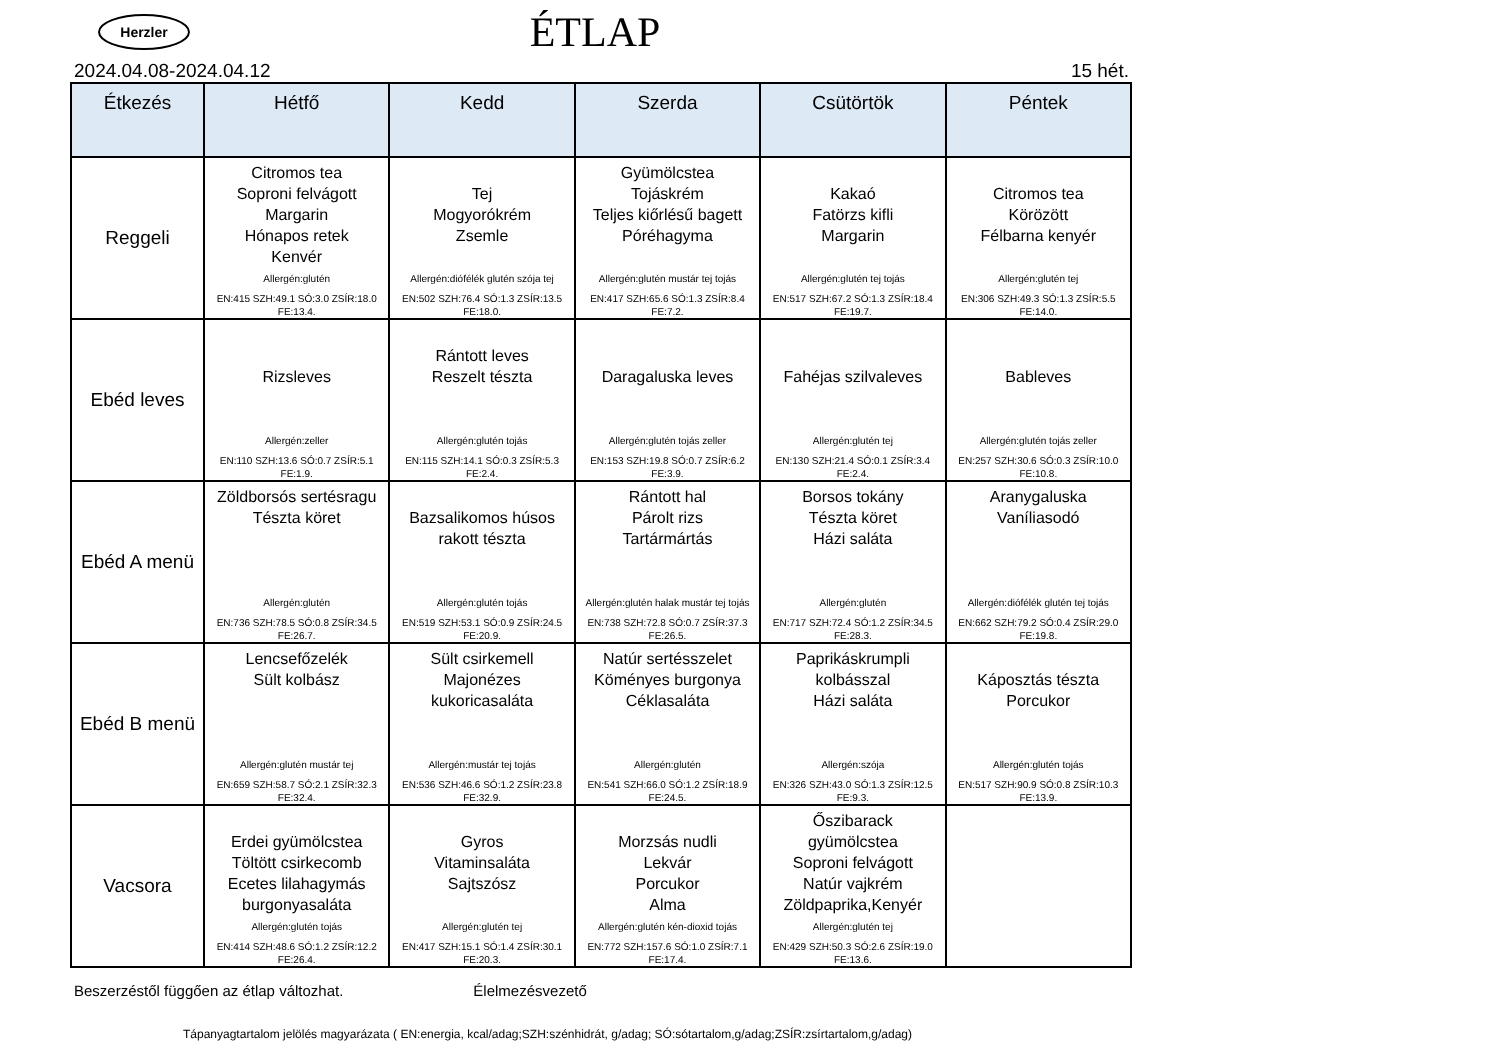Herzler
ÉTLAP
2024.04.08-2024.04.12 15 hét.
| Étkezés | Hétfő | Kedd | Szerda | Csütörtök | Péntek |
| --- | --- | --- | --- | --- | --- |
| Reggeli | Citromos tea Soproni felvágott Margarin Hónapos retek Kenvér Allergén:glutén EN:415 SZH:49.1 SÓ:3.0 ZSÍR:18.0 FE:13.4. | Tej Mogyorókrém Zsemle Allergén:diófélék glutén szója tej EN:502 SZH:76.4 SÓ:1.3 ZSÍR:13.5 FE:18.0. | Gyümölcstea Tojáskrém Teljes kiőrlésű bagett Póréhagyma Allergén:glutén mustár tej tojás EN:417 SZH:65.6 SÓ:1.3 ZSÍR:8.4 FE:7.2. | Kakaó Fatörzs kifli Margarin Allergén:glutén tej tojás EN:517 SZH:67.2 SÓ:1.3 ZSÍR:18.4 FE:19.7. | Citromos tea Körözött Félbarna kenyér Allergén:glutén tej EN:306 SZH:49.3 SÓ:1.3 ZSÍR:5.5 FE:14.0. |
| Ebéd leves | Rizsleves Allergén:zeller EN:110 SZH:13.6 SÓ:0.7 ZSÍR:5.1 FE:1.9. | Rántott leves Reszelt tészta Allergén:glutén tojás EN:115 SZH:14.1 SÓ:0.3 ZSÍR:5.3 FE:2.4. | Daragaluska leves Allergén:glutén tojás zeller EN:153 SZH:19.8 SÓ:0.7 ZSÍR:6.2 FE:3.9. | Fahéjas szilvaleves Allergén:glutén tej EN:130 SZH:21.4 SÓ:0.1 ZSÍR:3.4 FE:2.4. | Bableves Allergén:glutén tojás zeller EN:257 SZH:30.6 SÓ:0.3 ZSÍR:10.0 FE:10.8. |
| Ebéd A menü | Zöldborsós sertésragu Tészta köret Allergén:glutén EN:736 SZH:78.5 SÓ:0.8 ZSÍR:34.5 FE:26.7. | Bazsalikomos húsos rakott tészta Allergén:glutén tojás EN:519 SZH:53.1 SÓ:0.9 ZSÍR:24.5 FE:20.9. | Rántott hal Párolt rizs Tartármártás Allergén:glutén halak mustár tej tojás EN:738 SZH:72.8 SÓ:0.7 ZSÍR:37.3 FE:26.5. | Borsos tokány Tészta köret Házi saláta Allergén:glutén EN:717 SZH:72.4 SÓ:1.2 ZSÍR:34.5 FE:28.3. | Aranygaluska Vaníliasodó Allergén:diófélék glutén tej tojás EN:662 SZH:79.2 SÓ:0.4 ZSÍR:29.0 FE:19.8. |
| Ebéd B menü | Lencsefőzelék Sült kolbász Allergén:glutén mustár tej EN:659 SZH:58.7 SÓ:2.1 ZSÍR:32.3 FE:32.4. | Sült csirkemell Majonézes kukoricasaláta Allergén:mustár tej tojás EN:536 SZH:46.6 SÓ:1.2 ZSÍR:23.8 FE:32.9. | Natúr sertésszelet Köményes burgonya Céklasaláta Allergén:glutén EN:541 SZH:66.0 SÓ:1.2 ZSÍR:18.9 FE:24.5. | Paprikáskrumpli kolbásszal Házi saláta Allergén:szója EN:326 SZH:43.0 SÓ:1.3 ZSÍR:12.5 FE:9.3. | Káposztás tészta Porcukor Allergén:glutén tojás EN:517 SZH:90.9 SÓ:0.8 ZSÍR:10.3 FE:13.9. |
| Vacsora | Erdei gyümölcstea Töltött csirkecomb Ecetes lilahagymás burgonyasaláta Allergén:glutén tojás EN:414 SZH:48.6 SÓ:1.2 ZSÍR:12.2 FE:26.4. | Gyros Vitaminsaláta Sajtszósz Allergén:glutén tej EN:417 SZH:15.1 SÓ:1.4 ZSÍR:30.1 FE:20.3. | Morzsás nudli Lekvár Porcukor Alma Allergén:glutén kén-dioxid tojás EN:772 SZH:157.6 SÓ:1.0 ZSÍR:7.1 FE:17.4. | Őszibarack gyümölcstea Soproni felvágott Natúr vajkrém Zöldpaprika,Kenyér Allergén:glutén tej EN:429 SZH:50.3 SÓ:2.6 ZSÍR:19.0 FE:13.6. | |
Beszerzéstől függően az étlap változhat. Élelmezésvezető
Tápanyagtartalom jelölés magyarázata ( EN:energia, kcal/adag;SZH:szénhidrát, g/adag; SÓ:sótartalom,g/adag;ZSÍR:zsírtartalom,g/adag)